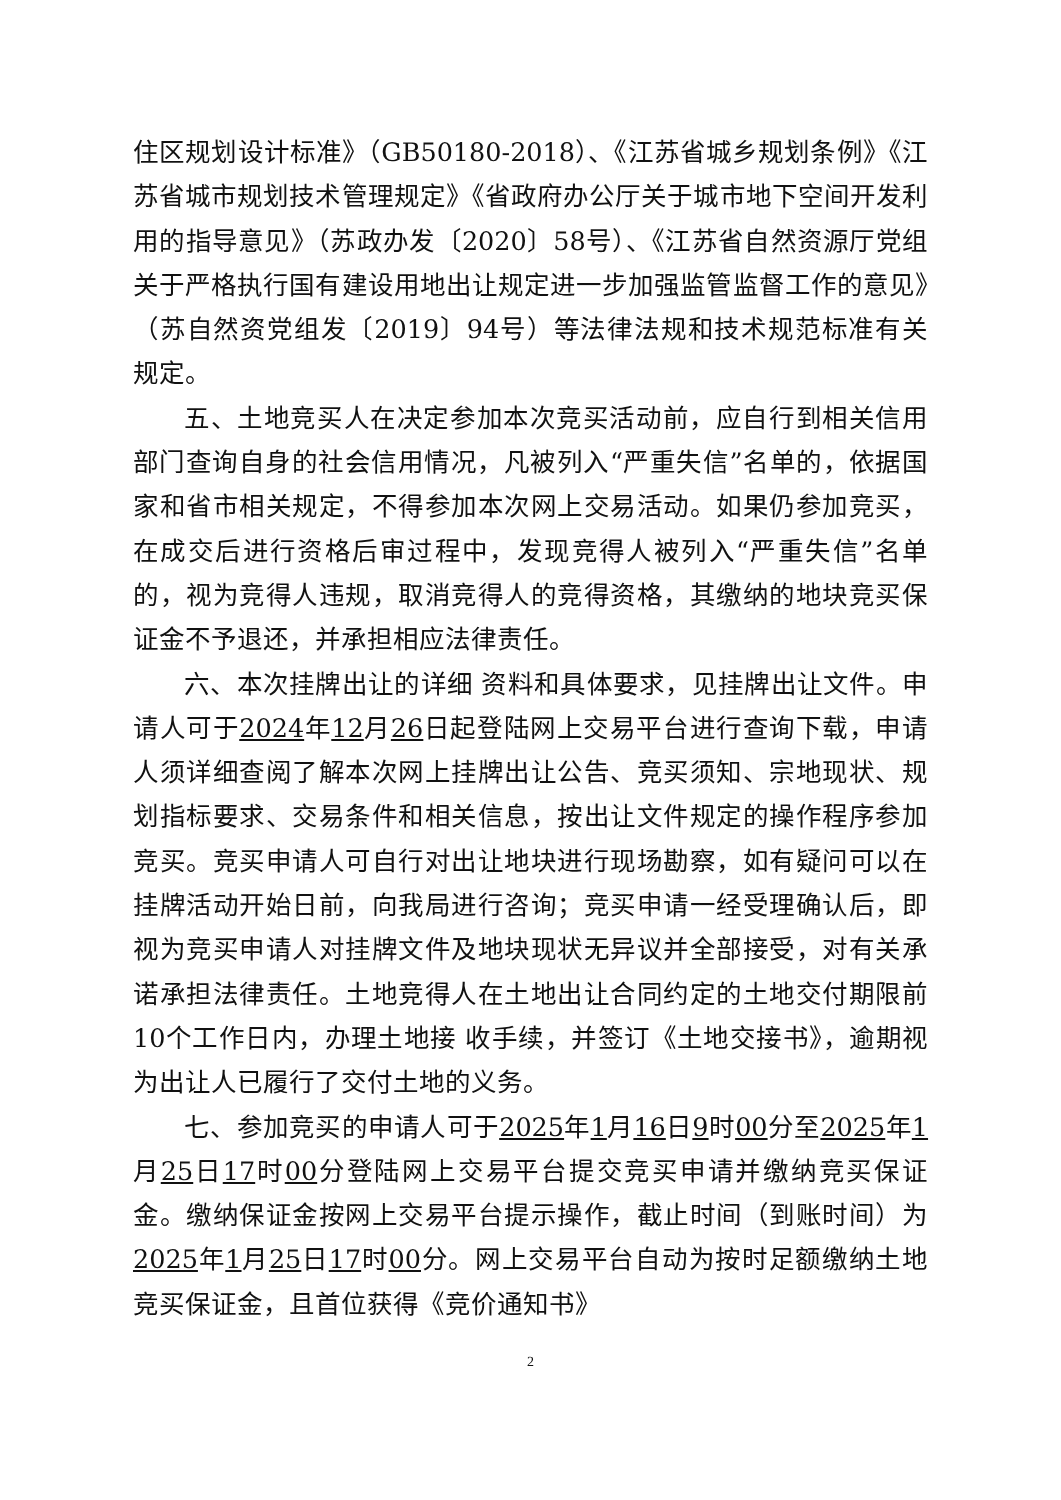住区规划设计标准》（GB50180-2018）、《江苏省城乡规划条例》《江苏省城市规划技术管理规定》《省政府办公厅关于城市地下空间开发利用的指导意见》（苏政办发〔2020〕58号）、《江苏省自然资源厅党组关于严格执行国有建设用地出让规定进一步加强监管监督工作的意见》（苏自然资党组发〔2019〕94号）等法律法规和技术规范标准有关规定。
五、土地竞买人在决定参加本次竞买活动前，应自行到相关信用部门查询自身的社会信用情况，凡被列入“严重失信”名单的，依据国家和省市相关规定，不得参加本次网上交易活动。如果仍参加竞买，在成交后进行资格后审过程中，发现竞得人被列入“严重失信”名单的，视为竞得人违规，取消竞得人的竞得资格，其缴纳的地块竞买保证金不予退还，并承担相应法律责任。
六、本次挂牌出让的详细 资料和具体要求，见挂牌出让文件。申请人可于2024年12月26日起登陆网上交易平台进行查询下载，申请人须详细查阅了解本次网上挂牌出让公告、竞买须知、宗地现状、规划指标要求、交易条件和相关信息，按出让文件规定的操作程序参加竞买。竞买申请人可自行对出让地块进行现场勘察，如有疑问可以在挂牌活动开始日前，向我局进行咨询；竞买申请一经受理确认后，即视为竞买申请人对挂牌文件及地块现状无异议并全部接受，对有关承诺承担法律责任。土地竞得人在土地出让合同约定的土地交付期限前10个工作日内，办理土地接 收手续，并签订《土地交接书》，逾期视为出让人已履行了交付土地的义务。
七、参加竞买的申请人可于2025年1月16日9时00分至2025年1月25日17时00分登陆网上交易平台提交竞买申请并缴纳竞买保证金。缴纳保证金按网上交易平台提示操作，截止时间（到账时间）为2025年1月25日17时00分。网上交易平台自动为按时足额缴纳土地竞买保证金，且首位获得《竞价通知书》
2